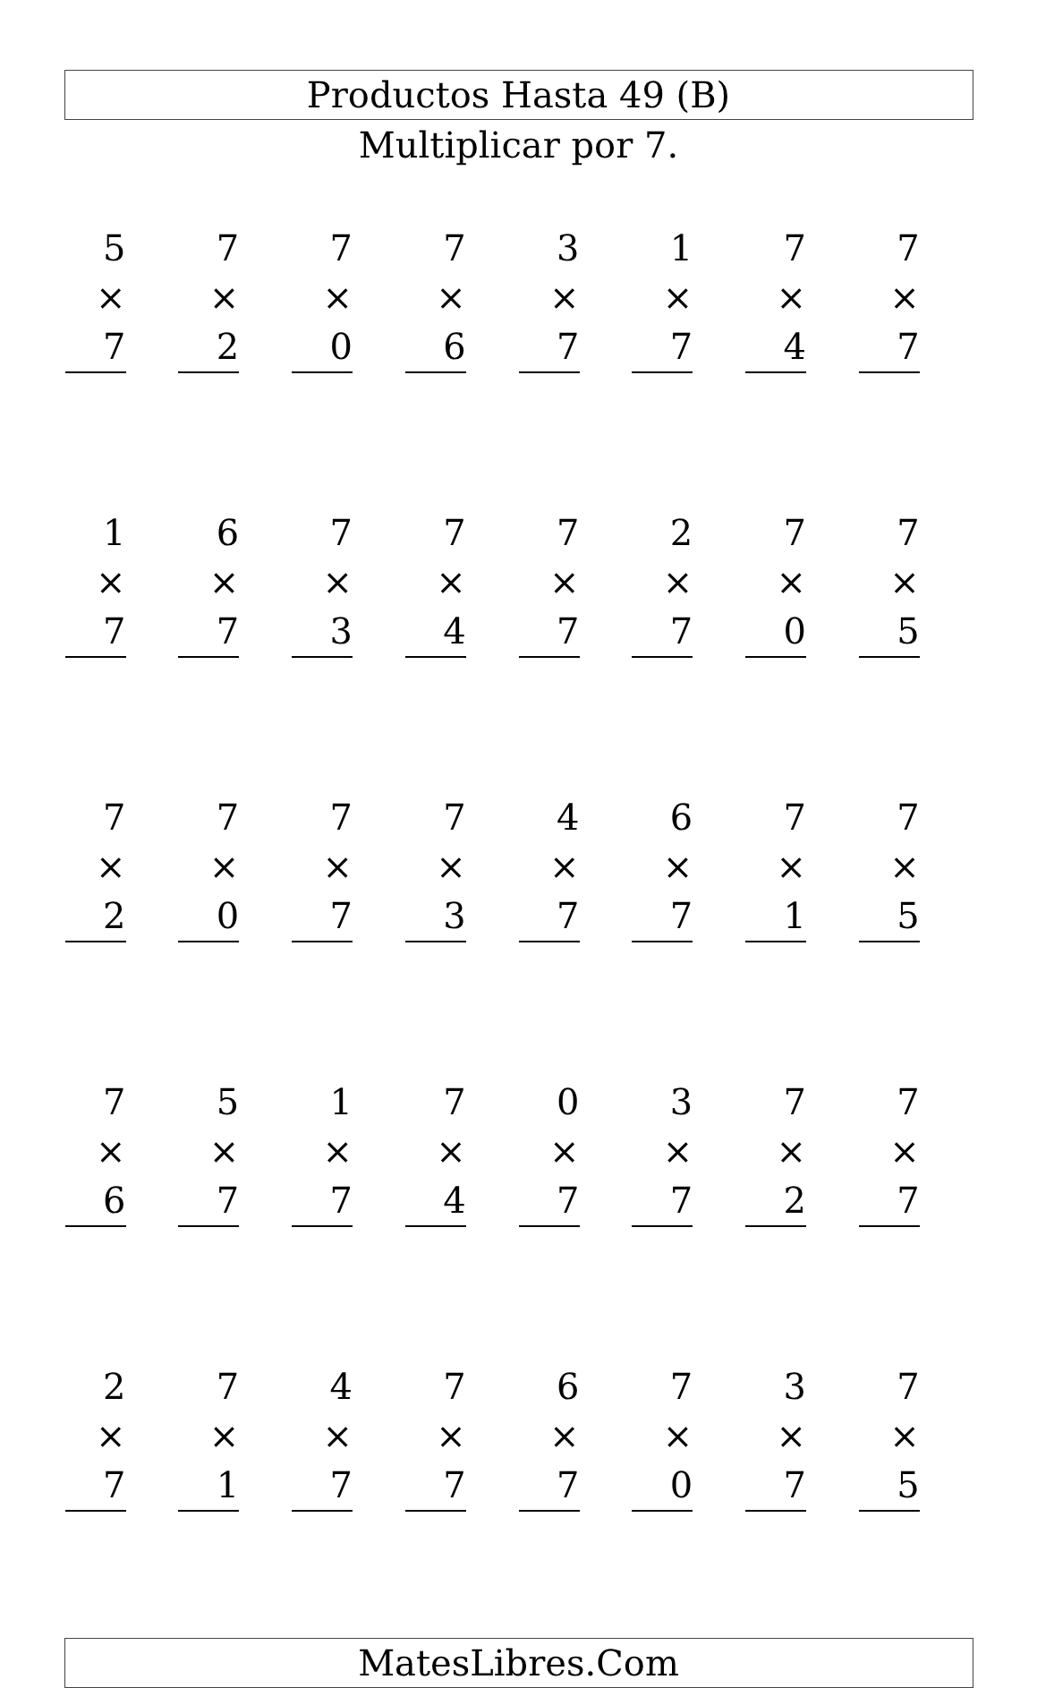Productos Hasta 49 (B)
Multiplicar por 7.
| 5 × 7 | 7 × 2 | 7 × 0 | 7 × 6 | 3 × 7 | 1 × 7 | 7 × 4 | 7 × 7 |
| 1 × 7 | 6 × 7 | 7 × 3 | 7 × 4 | 7 × 7 | 2 × 7 | 7 × 0 | 7 × 5 |
| 7 × 2 | 7 × 0 | 7 × 7 | 7 × 3 | 4 × 7 | 6 × 7 | 7 × 1 | 7 × 5 |
| 7 × 6 | 5 × 7 | 1 × 7 | 7 × 4 | 0 × 7 | 3 × 7 | 7 × 2 | 7 × 7 |
| 2 × 7 | 7 × 1 | 4 × 7 | 7 × 7 | 6 × 7 | 7 × 0 | 3 × 7 | 7 × 5 |
MatesLibres.Com